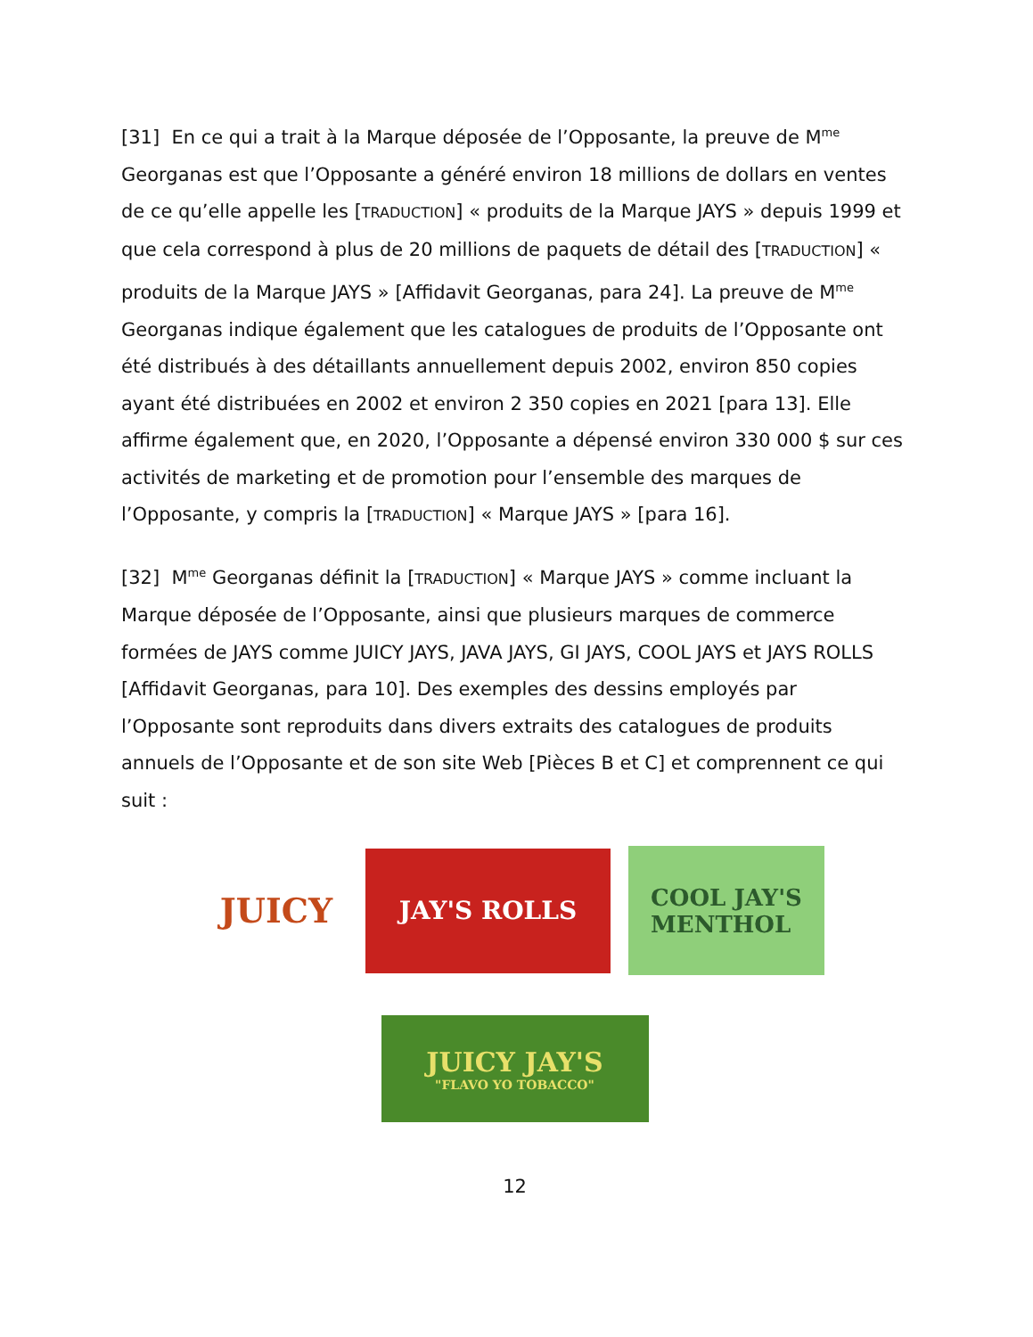[31] En ce qui a trait à la Marque déposée de l’Opposante, la preuve de M<sup>me</sup> Georganas est que l’Opposante a généré environ 18 millions de dollars en ventes de ce qu’elle appelle les [TRADUCTION] « produits de la Marque JAYS » depuis 1999 et que cela correspond à plus de 20 millions de paquets de détail des [TRADUCTION] « produits de la Marque JAYS » [Affidavit Georganas, para 24]. La preuve de M<sup>me</sup> Georganas indique également que les catalogues de produits de l’Opposante ont été distribués à des détaillants annuellement depuis 2002, environ 850 copies ayant été distribuées en 2002 et environ 2 350 copies en 2021 [para 13]. Elle affirme également que, en 2020, l’Opposante a dépensé environ 330 000 $ sur ces activités de marketing et de promotion pour l’ensemble des marques de l’Opposante, y compris la [TRADUCTION] « Marque JAYS » [para 16].
[32] M<sup>me</sup> Georganas définit la [TRADUCTION] « Marque JAYS » comme incluant la Marque déposée de l’Opposante, ainsi que plusieurs marques de commerce formées de JAYS comme JUICY JAYS, JAVA JAYS, GI JAYS, COOL JAYS et JAYS ROLLS [Affidavit Georganas, para 10]. Des exemples des dessins employés par l’Opposante sont reproduits dans divers extraits des catalogues de produits annuels de l’Opposante et de son site Web [Pièces B et C] et comprennent ce qui suit :
JUICY
JAY'S ROLLS
COOL JAY'S
MENTHOL
JUICY JAY'S
"FLAVO YO TOBACCO"
12